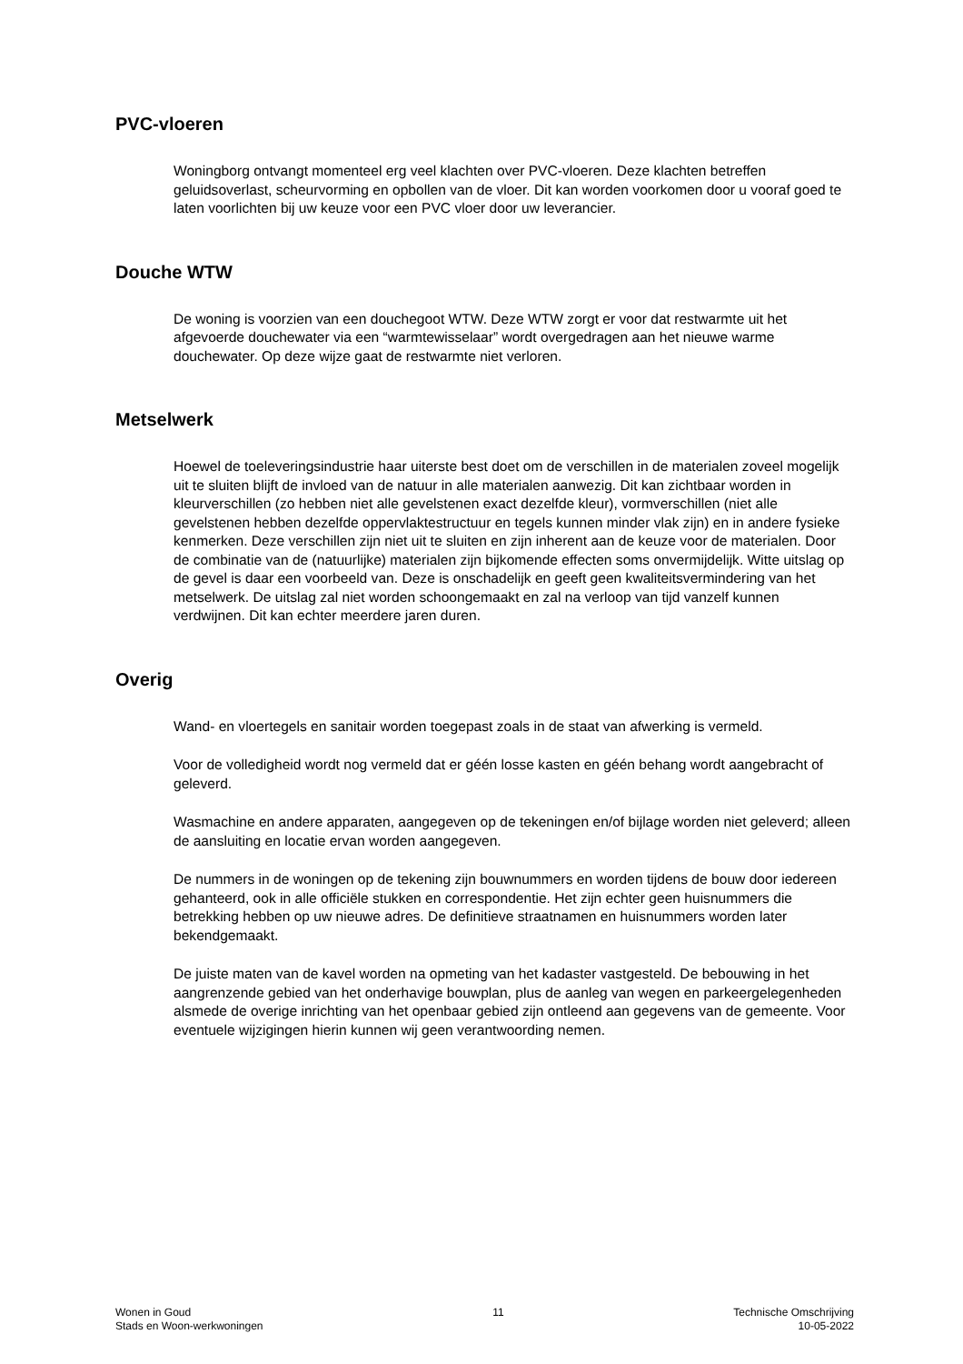PVC-vloeren
Woningborg ontvangt momenteel erg veel klachten over PVC-vloeren. Deze klachten betreffen geluidsoverlast, scheurvorming en opbollen van de vloer. Dit kan worden voorkomen door u vooraf goed te laten voorlichten bij uw keuze voor een PVC vloer door uw leverancier.
Douche WTW
De woning is voorzien van een douchegoot WTW. Deze WTW zorgt er voor dat restwarmte uit het afgevoerde douchewater via een “warmtewisselaar” wordt overgedragen aan het nieuwe warme douchewater. Op deze wijze gaat de restwarmte niet verloren.
Metselwerk
Hoewel de toeleveringsindustrie haar uiterste best doet om de verschillen in de materialen zoveel mogelijk uit te sluiten blijft de invloed van de natuur in alle materialen aanwezig. Dit kan zichtbaar worden in kleurverschillen (zo hebben niet alle gevelstenen exact dezelfde kleur), vormverschillen (niet alle gevelstenen hebben dezelfde oppervlaktestructuur en tegels kunnen minder vlak zijn) en in andere fysieke kenmerken. Deze verschillen zijn niet uit te sluiten en zijn inherent aan de keuze voor de materialen. Door de combinatie van de (natuurlijke) materialen zijn bijkomende effecten soms onvermijdelijk. Witte uitslag op de gevel is daar een voorbeeld van. Deze is onschadelijk en geeft geen kwaliteitsvermindering van het metselwerk. De uitslag zal niet worden schoongemaakt en zal na verloop van tijd vanzelf kunnen verdwijnen. Dit kan echter meerdere jaren duren.
Overig
Wand- en vloertegels en sanitair worden toegepast zoals in de staat van afwerking is vermeld.
Voor de volledigheid wordt nog vermeld dat er géén losse kasten en géén behang wordt aangebracht of geleverd.
Wasmachine en andere apparaten, aangegeven op de tekeningen en/of bijlage worden niet geleverd; alleen de aansluiting en locatie ervan worden aangegeven.
De nummers in de woningen op de tekening zijn bouwnummers en worden tijdens de bouw door iedereen gehanteerd, ook in alle officiële stukken en correspondentie. Het zijn echter geen huisnummers die betrekking hebben op uw nieuwe adres. De definitieve straatnamen en huisnummers worden later bekendgemaakt.
De juiste maten van de kavel worden na opmeting van het kadaster vastgesteld. De bebouwing in het aangrenzende gebied van het onderhavige bouwplan, plus de aanleg van wegen en parkeergelegenheden alsmede de overige inrichting van het openbaar gebied zijn ontleend aan gegevens van de gemeente. Voor eventuele wijzigingen hierin kunnen wij geen verantwoording nemen.
Wonen in Goud
Stads en Woon-werkwoningen
11 Technische Omschrijving
10-05-2022